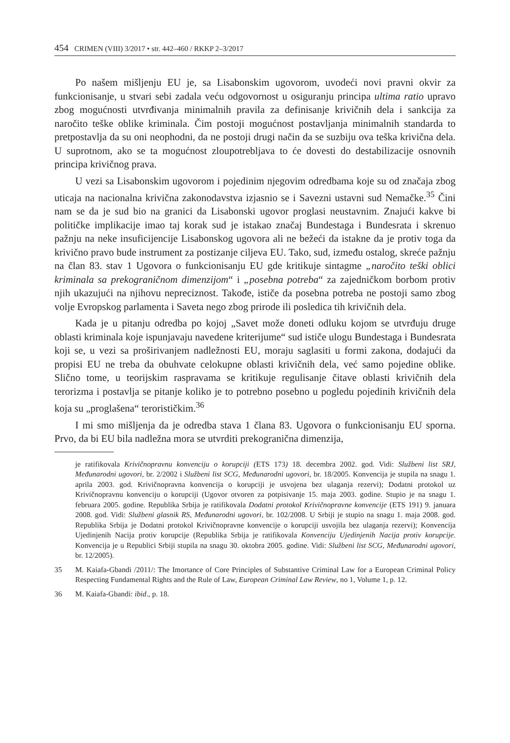454 CRIMEN (VIII) 3/2017 • str. 442–460 / RKKP 2–3/2017
Po našem mišljenju EU je, sa Lisabonskim ugovorom, uvodeći novi pravni okvir za funkcionisanje, u stvari sebi zadala veću odgovornost u osiguranju principa ultima ratio upravo zbog mogućnosti utvrđivanja minimalnih pravila za definisanje krivičnih dela i sankcija za naročito teške oblike kriminala. Čim postoji mogućnost postavljanja minimalnih standarda to pretpostavlja da su oni neophodni, da ne postoji drugi način da se suzbiju ova teška krivična dela. U suprotnom, ako se ta mogućnost zloupotrebljava to će dovesti do destabilizacije osnovnih principa krivičnog prava.
U vezi sa Lisabonskim ugovorom i pojedinim njegovim odredbama koje su od značaja zbog uticaja na nacionalna krivična zakonodavstva izjasnio se i Savezni ustavni sud Nemačke.<sup>35</sup> Čini nam se da je sud bio na granici da Lisabonski ugovor proglasi neustavnim. Znajući kakve bi političke implikacije imao taj korak sud je istakao značaj Bundestaga i Bundesrata i skrenuo pažnju na neke insuficijencije Lisabonskog ugovora ali ne bežeći da istakne da je protiv toga da krivično pravo bude instrument za postizanje ciljeva EU. Tako, sud, između ostalog, skreće pažnju na član 83. stav 1 Ugovora o funkcionisanju EU gde kritikuje sintagme „naročito teški oblici kriminala sa prekograničnom dimenzijom“ i „posebna potreba“ za zajedničkom borbom protiv njih ukazujući na njihovu nepreciznost. Takođe, ističe da posebna potreba ne postoji samo zbog volje Evropskog parlamenta i Saveta nego zbog prirode ili posledica tih krivičnih dela.
Kada je u pitanju odredba po kojoj „Savet može doneti odluku kojom se utvrđuju druge oblasti kriminala koje ispunjavaju navedene kriterijume“ sud ističe ulogu Bundestaga i Bundesrata koji se, u vezi sa proširivanjem nadležnosti EU, moraju saglasiti u formi zakona, dodajući da propisi EU ne treba da obuhvate celokupne oblasti krivičnih dela, već samo pojedine oblike. Slično tome, u teorijskim raspravama se kritikuje regulisanje čitave oblasti krivičnih dela terorizma i postavlja se pitanje koliko je to potrebno posebno u pogledu pojedinih krivičnih dela koja su „proglašena“ terorističkim.<sup>36</sup>
I mi smo mišljenja da je odredba stava 1 člana 83. Ugovora o funkcionisanju EU sporna. Prvo, da bi EU bila nadležna mora se utvrditi prekogranična dimenzija,
je ratifikovala Krivičnopravnu konvenciju o korupciji (ETS 173) 18. decembra 2002. god. Vidi: Službeni list SRJ, Međunarodni ugovori, br. 2/2002 i Službeni list SCG, Međunarodni ugovori, br. 18/2005. Konvencija je stupila na snagu 1. aprila 2003. god. Krivičnopravna konvencija o korupciji je usvojena bez ulaganja rezervi); Dodatni protokol uz Krivičnopravnu konvenciju o korupciji (Ugovor otvoren za potpisivanje 15. maja 2003. godine. Stupio je na snagu 1. februara 2005. godine. Republika Srbija je ratifikovala Dodatni protokol Krivičnopravne konvencije (ETS 191) 9. januara 2008. god. Vidi: Službeni glasnik RS, Međunarodni ugovori, br. 102/2008. U Srbiji je stupio na snagu 1. maja 2008. god. Republika Srbija je Dodatni protokol Krivičnopravne konvencije o korupciji usvojila bez ulaganja rezervi); Konvencija Ujedinjenih Nacija protiv korupcije (Republika Srbija je ratifikovala Konvenciju Ujedinjenih Nacija protiv korupcije. Konvencija je u Republici Srbiji stupila na snagu 30. oktobra 2005. godine. Vidi: Službeni list SCG, Međunarodni ugovori, br. 12/2005).
35 M. Kaiafa-Gbandi /2011/: The Imortance of Core Principles of Substantive Criminal Law for a European Criminal Policy Respecting Fundamental Rights and the Rule of Law, European Criminal Law Review, no 1, Volume 1, p. 12.
36 M. Kaiafa-Gbandi: ibid., p. 18.